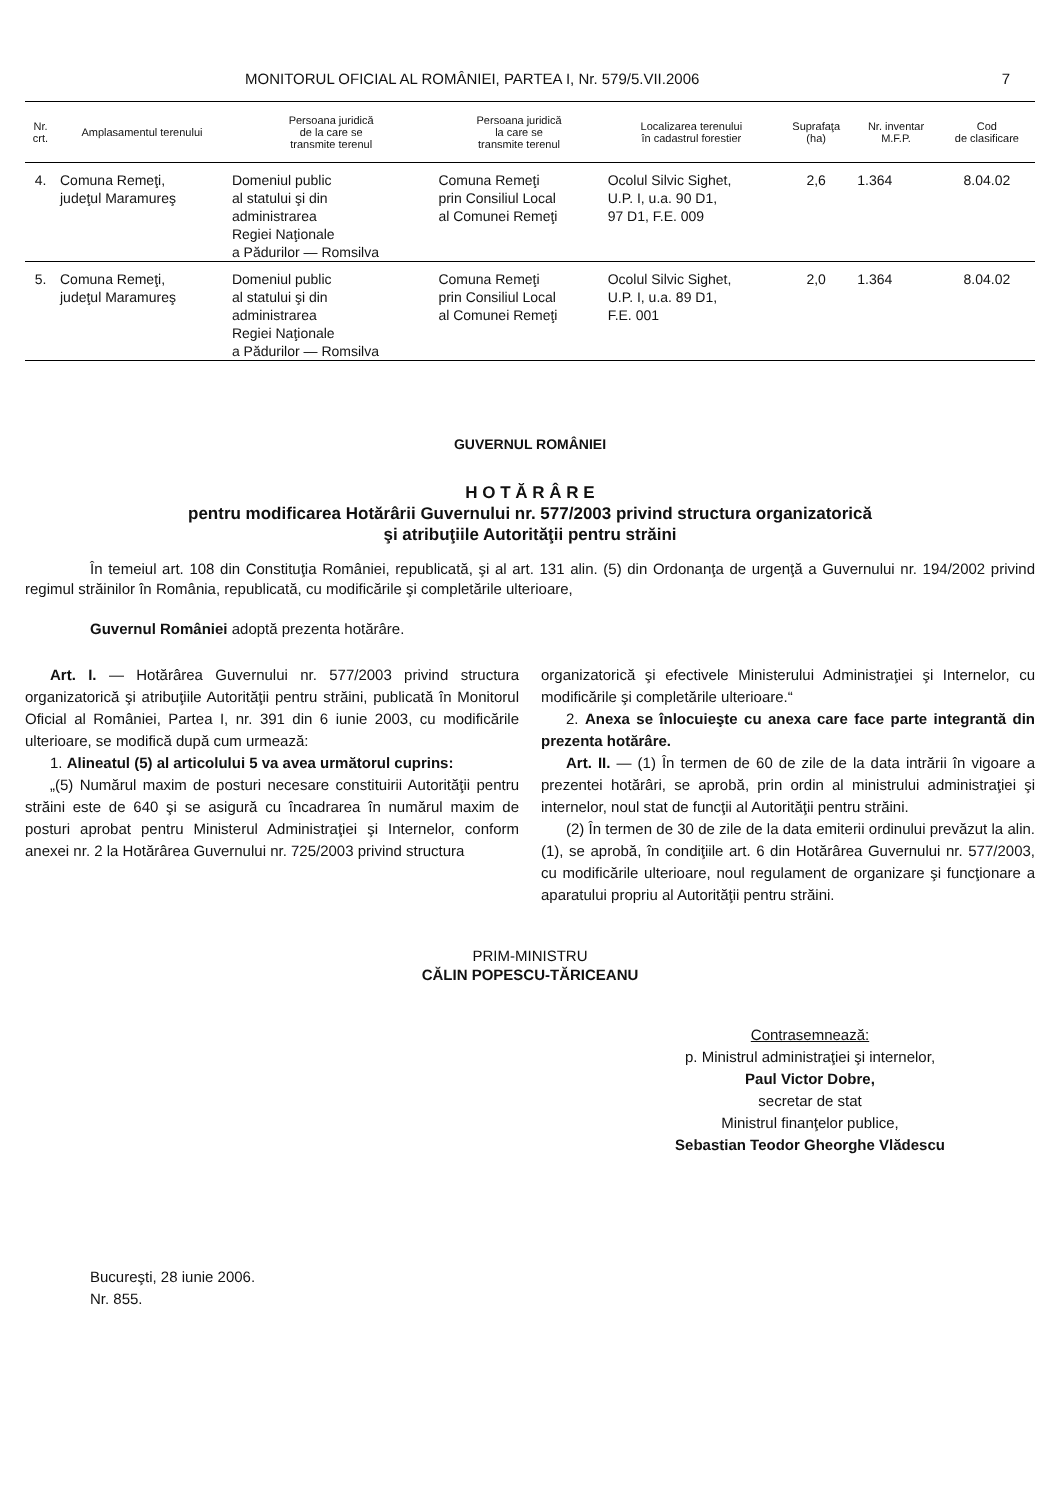MONITORUL OFICIAL AL ROMÂNIEI, PARTEA I, Nr. 579/5.VII.2006 7
| Nr. crt. | Amplasamentul terenului | Persoana juridică de la care se transmite terenul | Persoana juridică la care se transmite terenul | Localizarea terenului în cadastrul forestier | Suprafaţa (ha) | Nr. inventar M.F.P. | Cod de clasificare |
| --- | --- | --- | --- | --- | --- | --- | --- |
| 4. | Comuna Remeţi, judeţul Maramureş | Domeniul public al statului şi din administrarea Regiei Naţionale a Pădurilor — Romsilva | Comuna Remeţi prin Consiliul Local al Comunei Remeţi | Ocolul Silvic Sighet, U.P. I, u.a. 90 D1, 97 D1, F.E. 009 | 2,6 | 1.364 | 8.04.02 |
| 5. | Comuna Remeţi, judeţul Maramureş | Domeniul public al statului şi din administrarea Regiei Naţionale a Pădurilor — Romsilva | Comuna Remeţi prin Consiliul Local al Comunei Remeţi | Ocolul Silvic Sighet, U.P. I, u.a. 89 D1, F.E. 001 | 2,0 | 1.364 | 8.04.02 |
GUVERNUL ROMÂNIEI
H O T Ă R Â R E
pentru modificarea Hotărârii Guvernului nr. 577/2003 privind structura organizatorică
şi atribuţiile Autorităţii pentru străini
În temeiul art. 108 din Constituţia României, republicată, şi al art. 131 alin. (5) din Ordonanţa de urgenţă a Guvernului nr. 194/2002 privind regimul străinilor în România, republicată, cu modificările şi completările ulterioare,
Guvernul României adoptă prezenta hotărâre.
Art. I. — Hotărârea Guvernului nr. 577/2003 privind structura organizatorică şi atribuţiile Autorităţii pentru străini, publicată în Monitorul Oficial al României, Partea I, nr. 391 din 6 iunie 2003, cu modificările ulterioare, se modifică după cum urmează:
1. Alineatul (5) al articolului 5 va avea următorul cuprins:
„(5) Numărul maxim de posturi necesare constituirii Autorităţii pentru străini este de 640 şi se asigură cu încadrarea în numărul maxim de posturi aprobat pentru Ministerul Administraţiei şi Internelor, conform anexei nr. 2 la Hotărârea Guvernului nr. 725/2003 privind structura
organizatorică şi efectivele Ministerului Administraţiei şi Internelor, cu modificările şi completările ulterioare.“
2. Anexa se înlocuieşte cu anexa care face parte integrantă din prezenta hotărâre.
Art. II. — (1) În termen de 60 de zile de la data intrării în vigoare a prezentei hotărâri, se aprobă, prin ordin al ministrului administraţiei şi internelor, noul stat de funcţii al Autorităţii pentru străini.
(2) În termen de 30 de zile de la data emiterii ordinului prevăzut la alin. (1), se aprobă, în condiţiile art. 6 din Hotărârea Guvernului nr. 577/2003, cu modificările ulterioare, noul regulament de organizare şi funcţionare a aparatului propriu al Autorităţii pentru străini.
PRIM-MINISTRU
CĂLIN POPESCU-TĂRICEANU
Contrasemnează:
p. Ministrul administraţiei şi internelor,
Paul Victor Dobre,
secretar de stat
Ministrul finanţelor publice,
Sebastian Teodor Gheorghe Vlădescu
Bucureşti, 28 iunie 2006.
Nr. 855.